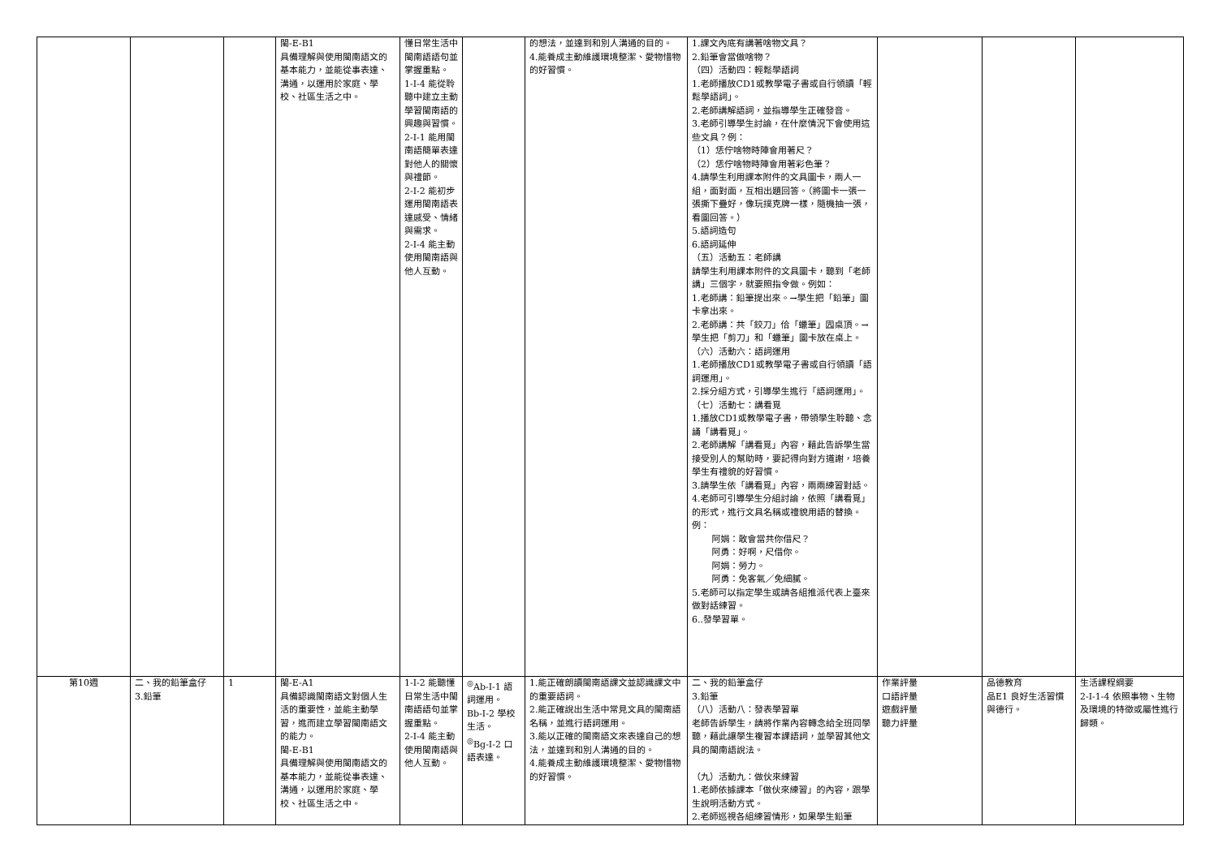| | | | 閩-E-B1 具備理解與使用閩南語文的基本能力，並能從事表達、溝通，以運用於家庭、學校、社區生活之中。 | 懂日常生活中閩南語語句並掌握重點。 1-Ⅰ-4 能從聆聽中建立主動學習閩南語的興趣與習慣。 2-Ⅰ-1 能用閩南語簡單表達對他人的關懷與禮節。 2-Ⅰ-2 能初步運用閩南語表達感受、情緒與需求。 2-Ⅰ-4 能主動使用閩南語與他人互動。 | | 的想法，並達到和別人溝通的目的。 4.能養成主動維護環境整潔、愛物惜物的好習慣。 | 1.課文內底有講著啥物文具？ 2.鉛筆會當做啥物？ （四）活動四：輕鬆學語詞 1.老師播放CD1或教學電子書或自行領讀「輕鬆學語詞」。 2.老師講解語詞，並指導學生正確發音。 3.老師引導學生討論，在什麼情況下會使用這些文具？例： （1）恁佇啥物時陣會用著尺？ （2）恁佇啥物時陣會用著彩色筆？ 4.請學生利用課本附件的文具圖卡，兩人一組，面對面，互相出題回答。（將圖卡一張一張撕下疊好，像玩撲克牌一樣，隨機抽一張，看圖回答。） 5.語詞造句 6.語詞延伸 （五）活動五：老師講 請學生利用課本附件的文具圖卡，聽到「老師講」三個字，就要照指令做。例如： 1.老師講：鉛筆提出來。→學生把「鉛筆」圖卡拿出來。 2.老師講：共「鉸刀」佮「蠟筆」囥桌頂。→學生把「剪刀」和「蠟筆」圖卡放在桌上。 （六）活動六：語詞運用 1.老師播放CD1或教學電子書或自行領讀「語詞運用」。 2.採分組方式，引導學生進行「語詞運用」。 （七）活動七：講看覓 1.播放CD1或教學電子書，帶領學生聆聽、念誦「講看覓」。 2.老師講解「講看覓」內容，藉此告訴學生當接受別人的幫助時，要記得向對方道謝，培養學生有禮貌的好習慣。 3.請學生依「講看覓」內容，兩兩練習對話。 4.老師可引導學生分組討論，依照「講看覓」的形式，進行文具名稱或禮貌用語的替換。例： 阿娟：敢會當共你借尺？ 阿勇：好啊，尺借你。 阿娟：勞力。 阿勇：免客氣／免細膩。 5.老師可以指定學生或請各組推派代表上臺來做對話練習。 6..發學習單。 | | | |
| 第10週 | 二、我的鉛筆盒仔 3.鉛筆 | 1 | 閩-E-A1 具備認識閩南語文對個人生活的重要性，並能主動學習，進而建立學習閩南語文的能力。 閩-E-B1 具備理解與使用閩南語文的基本能力，並能從事表達、溝通，以運用於家庭、學校、社區生活之中。 | 1-Ⅰ-2 能聽懂日常生活中閩南語語句並掌握重點。 2-Ⅰ-4 能主動使用閩南語與他人互動。 | <sup>◎</sup>Ab-Ⅰ-1 語詞運用。 Bb-Ⅰ-2 學校生活。 <sup>◎</sup>Bg-Ⅰ-2 口語表達。 | 1.能正確朗讀閩南語課文並認識課文中的重要語詞。 2.能正確說出生活中常見文具的閩南語名稱，並進行語詞運用。 3.能以正確的閩南語文來表達自己的想法，並達到和別人溝通的目的。 4.能養成主動維護環境整潔、愛物惜物的好習慣。 | 二、我的鉛筆盒仔 3.鉛筆 （八）活動八：發表學習單 老師告訴學生，請將作業內容轉念給全班同學聽，藉此讓學生複習本課語詞，並學習其他文具的閩南語說法。 （九）活動九：做伙來練習 1.老師依據課本「做伙來練習」的內容，跟學生說明活動方式。 2.老師巡視各組練習情形，如果學生鉛筆 | 作業評量 口語評量 遊戲評量 聽力評量 | 品德教育 品E1 良好生活習慣與德行。 | 生活課程綱要 2-Ⅰ-1-4 依照事物、生物及環境的特徵或屬性進行歸類。 |